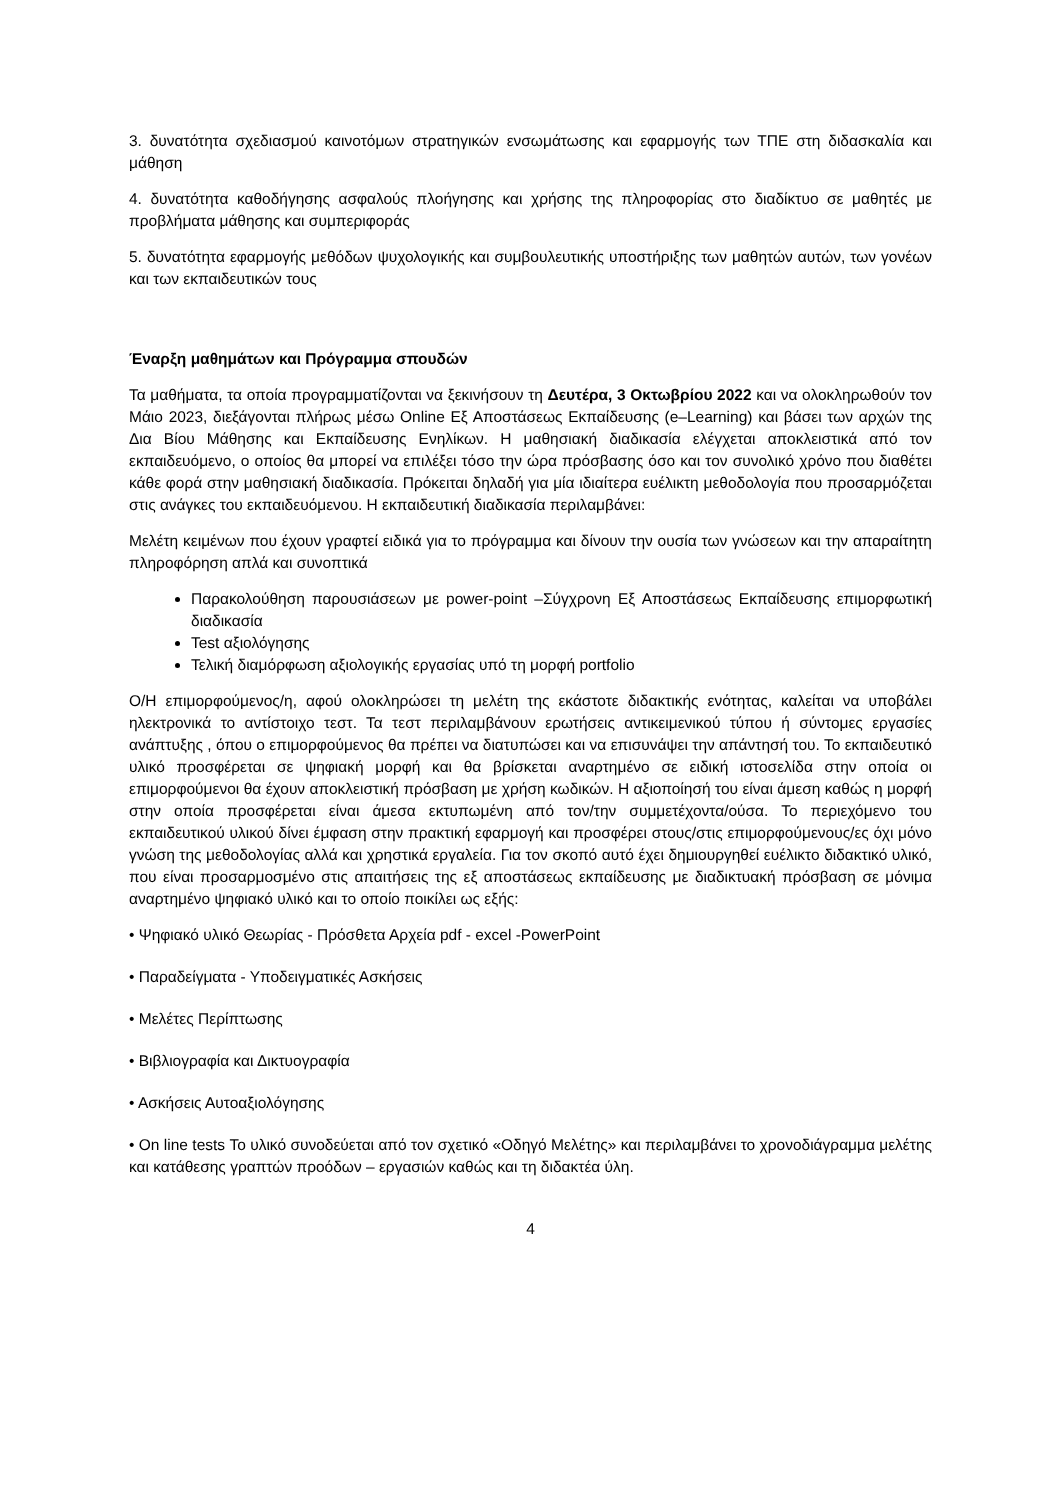3. δυνατότητα σχεδιασμού καινοτόμων στρατηγικών ενσωμάτωσης και εφαρμογής των ΤΠΕ στη διδασκαλία και μάθηση
4. δυνατότητα καθοδήγησης ασφαλούς πλοήγησης και χρήσης της πληροφορίας στο διαδίκτυο σε μαθητές με προβλήματα μάθησης και συμπεριφοράς
5. δυνατότητα εφαρμογής μεθόδων ψυχολογικής και συμβουλευτικής υποστήριξης των μαθητών αυτών, των γονέων και των εκπαιδευτικών τους
Έναρξη μαθημάτων και Πρόγραμμα σπουδών
Τα μαθήματα, τα οποία προγραμματίζονται να ξεκινήσουν τη Δευτέρα, 3 Οκτωβρίου 2022 και να ολοκληρωθούν τον Μάιο 2023, διεξάγονται πλήρως μέσω Online Εξ Αποστάσεως Εκπαίδευσης (e–Learning) και βάσει των αρχών της Δια Βίου Μάθησης και Εκπαίδευσης Ενηλίκων. Η μαθησιακή διαδικασία ελέγχεται αποκλειστικά από τον εκπαιδευόμενο, ο οποίος θα μπορεί να επιλέξει τόσο την ώρα πρόσβασης όσο και τον συνολικό χρόνο που διαθέτει κάθε φορά στην μαθησιακή διαδικασία. Πρόκειται δηλαδή για μία ιδιαίτερα ευέλικτη μεθοδολογία που προσαρμόζεται στις ανάγκες του εκπαιδευόμενου. Η εκπαιδευτική διαδικασία περιλαμβάνει:
Μελέτη κειμένων που έχουν γραφτεί ειδικά για το πρόγραμμα και δίνουν την ουσία των γνώσεων και την απαραίτητη πληροφόρηση απλά και συνοπτικά
Παρακολούθηση παρουσιάσεων με power-point –Σύγχρονη Εξ Αποστάσεως Εκπαίδευσης επιμορφωτική διαδικασία
Test αξιολόγησης
Τελική διαμόρφωση αξιολογικής εργασίας υπό τη μορφή portfolio
Ο/Η επιμορφούμενος/η, αφού ολοκληρώσει τη μελέτη της εκάστοτε διδακτικής ενότητας, καλείται να υποβάλει ηλεκτρονικά το αντίστοιχο τεστ. Τα τεστ περιλαμβάνουν ερωτήσεις αντικειμενικού τύπου ή σύντομες εργασίες ανάπτυξης , όπου ο επιμορφούμενος θα πρέπει να διατυπώσει και να επισυνάψει την απάντησή του. Το εκπαιδευτικό υλικό προσφέρεται σε ψηφιακή μορφή και θα βρίσκεται αναρτημένο σε ειδική ιστοσελίδα στην οποία οι επιμορφούμενοι θα έχουν αποκλειστική πρόσβαση με χρήση κωδικών. Η αξιοποίησή του είναι άμεση καθώς η μορφή στην οποία προσφέρεται είναι άμεσα εκτυπωμένη από τον/την συμμετέχοντα/ούσα. Το περιεχόμενο του εκπαιδευτικού υλικού δίνει έμφαση στην πρακτική εφαρμογή και προσφέρει στους/στις επιμορφούμενους/ες όχι μόνο γνώση της μεθοδολογίας αλλά και χρηστικά εργαλεία. Για τον σκοπό αυτό έχει δημιουργηθεί ευέλικτο διδακτικό υλικό, που είναι προσαρμοσμένο στις απαιτήσεις της εξ αποστάσεως εκπαίδευσης με διαδικτυακή πρόσβαση σε μόνιμα αναρτημένο ψηφιακό υλικό και το οποίο ποικίλει ως εξής:
• Ψηφιακό υλικό Θεωρίας - Πρόσθετα Αρχεία pdf - excel -PowerPoint
• Παραδείγματα - Υποδειγματικές Ασκήσεις
• Μελέτες Περίπτωσης
• Βιβλιογραφία και Δικτυογραφία
• Ασκήσεις Αυτοαξιολόγησης
• On line tests Το υλικό συνοδεύεται από τον σχετικό «Οδηγό Μελέτης» και περιλαμβάνει το χρονοδιάγραμμα μελέτης και κατάθεσης γραπτών προόδων – εργασιών καθώς και τη διδακτέα ύλη.
4